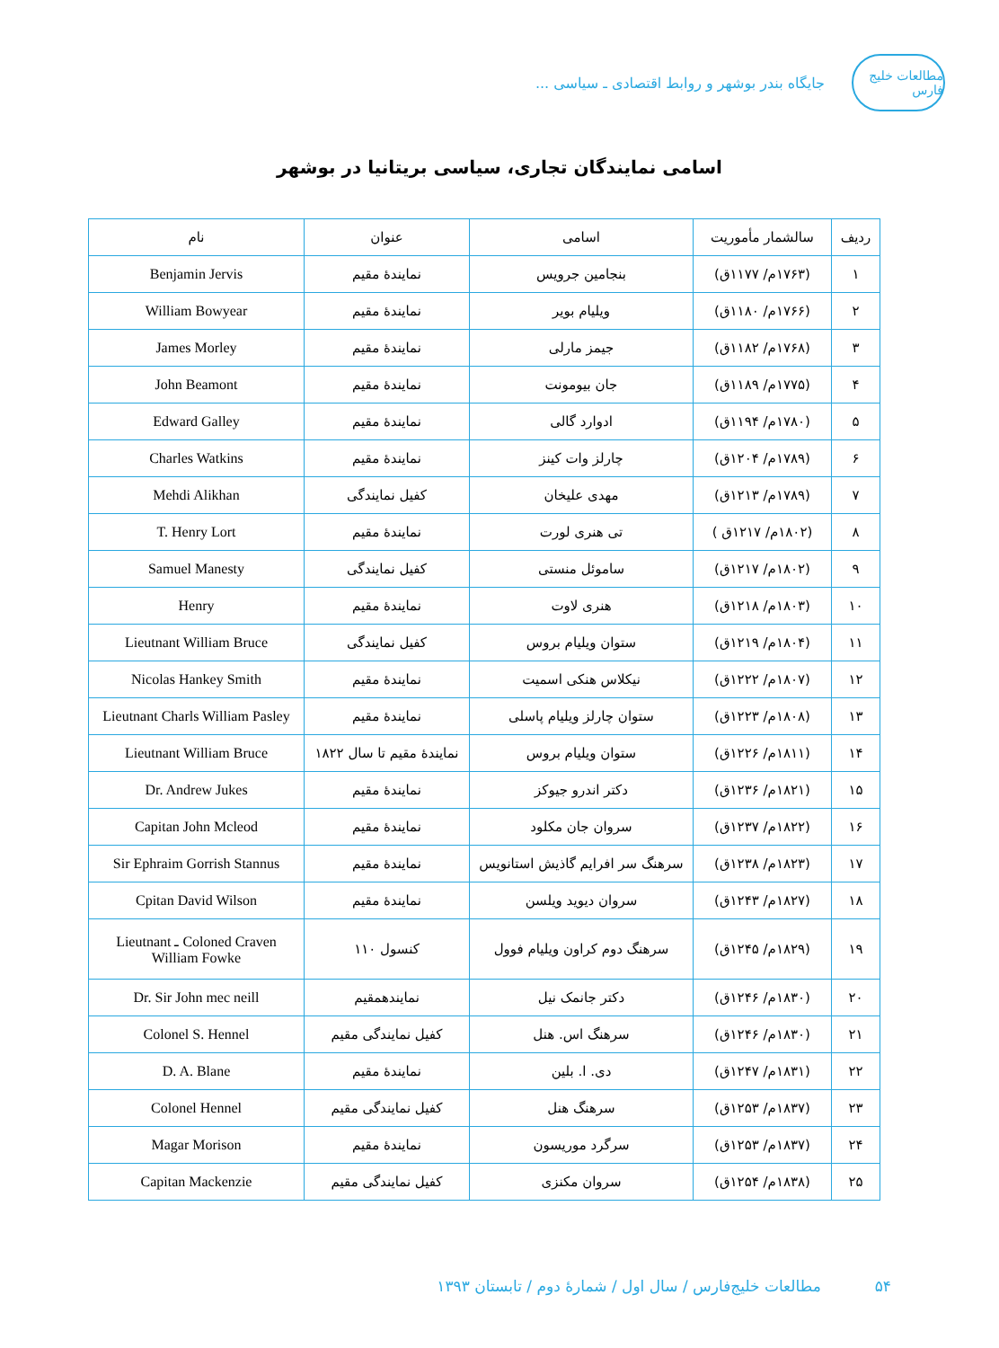مطالعات خلیج فارس
جایگاه بندر بوشهر و روابط اقتصادی ـ سیاسی ...
اسامی نمایندگان تجاری، سیاسی بریتانیا در بوشهر
| ردیف | سالشمار مأموریت | اسامی | عنوان | نام |
| --- | --- | --- | --- | --- |
| ۱ | (۱۷۶۳م/ ۱۱۷۷ق) | بنجامین جرویس | نمایندۀ مقیم | Benjamin Jervis |
| ۲ | (۱۷۶۶م/ ۱۱۸۰ق) | ویلیام بویر | نمایندۀ مقیم | William Bowyear |
| ۳ | (۱۷۶۸م/ ۱۱۸۲ق) | جیمز مارلی | نمایندۀ مقیم | James Morley |
| ۴ | (۱۷۷۵م/ ۱۱۸۹ق) | جان بیومونت | نمایندۀ مقیم | John Beamont |
| ۵ | (۱۷۸۰م/ ۱۱۹۴ق) | ادوارد گالی | نمایندۀ مقیم | Edward Galley |
| ۶ | (۱۷۸۹م/ ۱۲۰۴ق) | چارلز وات کینز | نمایندۀ مقیم | Charles Watkins |
| ۷ | (۱۷۸۹م/ ۱۲۱۳ق) | مهدی علیخان | کفیل نمایندگی | Mehdi Alikhan |
| ۸ | (۱۸۰۲م/ ۱۲۱۷ق ) | تی هنری لورت | نمایندۀ مقیم | T. Henry Lort |
| ۹ | (۱۸۰۲م/ ۱۲۱۷ق) | ساموئل منستی | کفیل نمایندگی | Samuel Manesty |
| ۱۰ | (۱۸۰۳م/ ۱۲۱۸ق) | هنری لاوت | نمایندۀ مقیم | Henry |
| ۱۱ | (۱۸۰۴م/ ۱۲۱۹ق) | ستوان ویلیام بروس | کفیل نمایندگی | Lieutnant William Bruce |
| ۱۲ | (۱۸۰۷م/ ۱۲۲۲ق) | نیکلاس هنکی اسمیت | نمایندۀ مقیم | Nicolas Hankey Smith |
| ۱۳ | (۱۸۰۸م/ ۱۲۲۳ق) | ستوان چارلز ویلیام پاسلی | نمایندۀ مقیم | Lieutnant Charls William Pasley |
| ۱۴ | (۱۸۱۱م/ ۱۲۲۶ق) | ستوان ویلیام بروس | نمایندۀ مقیم تا سال ۱۸۲۲ | Lieutnant William Bruce |
| ۱۵ | (۱۸۲۱م/ ۱۲۳۶ق) | دکتر اندرو جیوکز | نمایندۀ مقیم | Dr. Andrew Jukes |
| ۱۶ | (۱۸۲۲م/ ۱۲۳۷ق) | سروان جان مکلود | نمایندۀ مقیم | Capitan John Mcleod |
| ۱۷ | (۱۸۲۳م/ ۱۲۳۸ق) | سرهنگ سر افرایم گاذیش استانویس | نمایندۀ مقیم | Sir Ephraim Gorrish Stannus |
| ۱۸ | (۱۸۲۷م/ ۱۲۴۳ق) | سروان دیوید ویلسن | نمایندۀ مقیم | Cpitan David Wilson |
| ۱۹ | (۱۸۲۹م/ ۱۲۴۵ق) | سرهنگ دوم کراون ویلیام فوول | کنسول ۱۱۰ | Lieutnant ـ Coloned Craven William Fowke |
| ۲۰ | (۱۸۳۰م/ ۱۲۴۶ق) | دکتر جانمک نیل | نمایندهمقیم | Dr. Sir John mec neill |
| ۲۱ | (۱۸۳۰م/ ۱۲۴۶ق) | سرهنگ اس. هنل | کفیل نمایندگی مقیم | Colonel S. Hennel |
| ۲۲ | (۱۸۳۱م/ ۱۲۴۷ق) | دی. ا. بلین | نمایندۀ مقیم | D. A. Blane |
| ۲۳ | (۱۸۳۷م/ ۱۲۵۳ق) | سرهنگ هنل | کفیل نمایندگی مقیم | Colonel Hennel |
| ۲۴ | (۱۸۳۷م/ ۱۲۵۳ق) | سرگرد موریسون | نمایندۀ مقیم | Magar Morison |
| ۲۵ | (۱۸۳۸م/ ۱۲۵۴ق) | سروان مکنزی | کفیل نمایندگی مقیم | Capitan Mackenzie |
۵۴ مطالعات خلیج‌فارس / سال اول / شمارۀ دوم / تابستان ۱۳۹۳